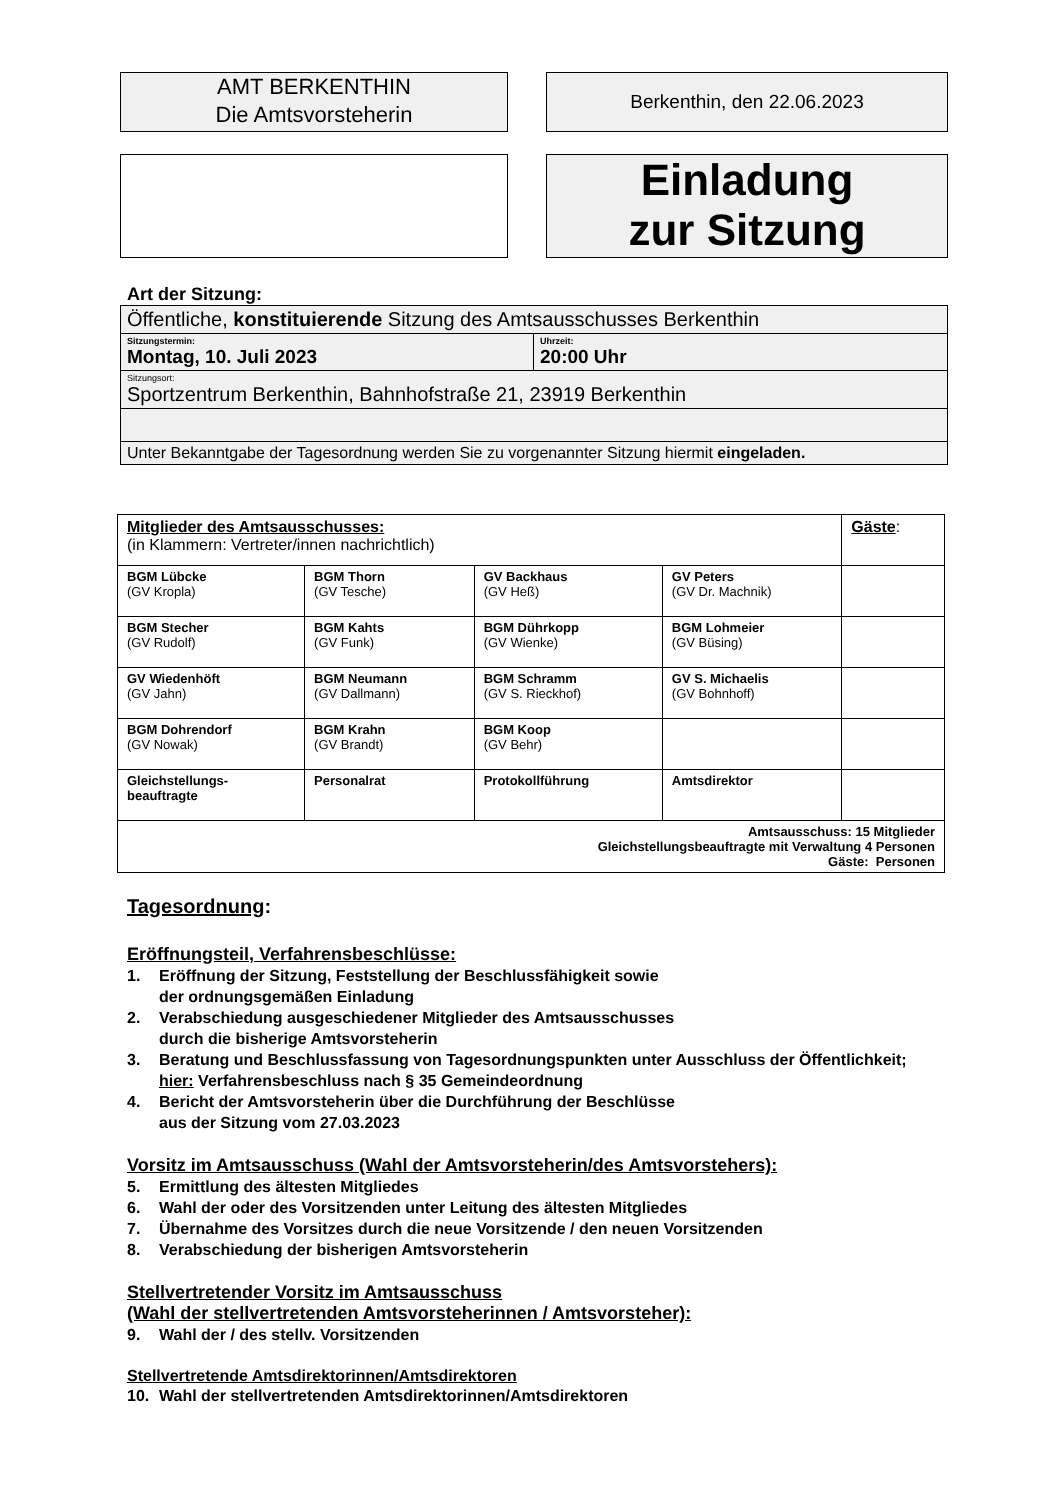AMT BERKENTHIN
Die Amtsvorsteherin
Berkenthin, den 22.06.2023
Einladung
zur Sitzung
Art der Sitzung:
| Öffentliche, konstituierende Sitzung des Amtsausschusses Berkenthin | |
| Sitzungstermin: Montag, 10. Juli 2023 | Uhrzeit: 20:00 Uhr |
| Sitzungsort: Sportzentrum Berkenthin, Bahnhofstraße 21, 23919 Berkenthin | |
| Unter Bekanntgabe der Tagesordnung werden Sie zu vorgenannter Sitzung hiermit eingeladen. | |
| Mitglieder des Amtsausschusses: (in Klammern: Vertreter/innen nachrichtlich) | | | | Gäste : |
| BGM Lübcke (GV Kropla) | BGM Thorn (GV Tesche) | GV Backhaus (GV Heß) | GV Peters (GV Dr. Machnik) | |
| BGM Stecher (GV Rudolf) | BGM Kahts (GV Funk) | BGM Dührkopp (GV Wienke) | BGM Lohmeier (GV Büsing) | |
| GV Wiedenhöft (GV Jahn) | BGM Neumann (GV Dallmann) | BGM Schramm (GV S. Rieckhof) | GV S. Michaelis (GV Bohnhoff) | |
| BGM Dohrendorf (GV Nowak) | BGM Krahn (GV Brandt) | BGM Koop (GV Behr) | | |
| Gleichstellungs- beauftragte | Personalrat | Protokollführung | Amtsdirektor | |
| Amtsausschuss: 15 Mitglieder Gleichstellungsbeauftragte mit Verwaltung 4 Personen Gäste: Personen | | | | |
Tagesordnung:
Eröffnungsteil, Verfahrensbeschlüsse:
1. Eröffnung der Sitzung, Feststellung der Beschlussfähigkeit sowie
der ordnungsgemäßen Einladung
2. Verabschiedung ausgeschiedener Mitglieder des Amtsausschusses
durch die bisherige Amtsvorsteherin
3. Beratung und Beschlussfassung von Tagesordnungspunkten unter Ausschluss der Öffentlichkeit; hier: Verfahrensbeschluss nach § 35 Gemeindeordnung
4. Bericht der Amtsvorsteherin über die Durchführung der Beschlüsse
aus der Sitzung vom 27.03.2023
Vorsitz im Amtsausschuss (Wahl der Amtsvorsteherin/des Amtsvorstehers):
5. Ermittlung des ältesten Mitgliedes
6. Wahl der oder des Vorsitzenden unter Leitung des ältesten Mitgliedes
7. Übernahme des Vorsitzes durch die neue Vorsitzende / den neuen Vorsitzenden
8. Verabschiedung der bisherigen Amtsvorsteherin
Stellvertretender Vorsitz im Amtsausschuss
(Wahl der stellvertretenden Amtsvorsteherinnen / Amtsvorsteher):
9. Wahl der / des stellv. Vorsitzenden
Stellvertretende Amtsdirektorinnen/Amtsdirektoren
10. Wahl der stellvertretenden Amtsdirektorinnen/Amtsdirektoren